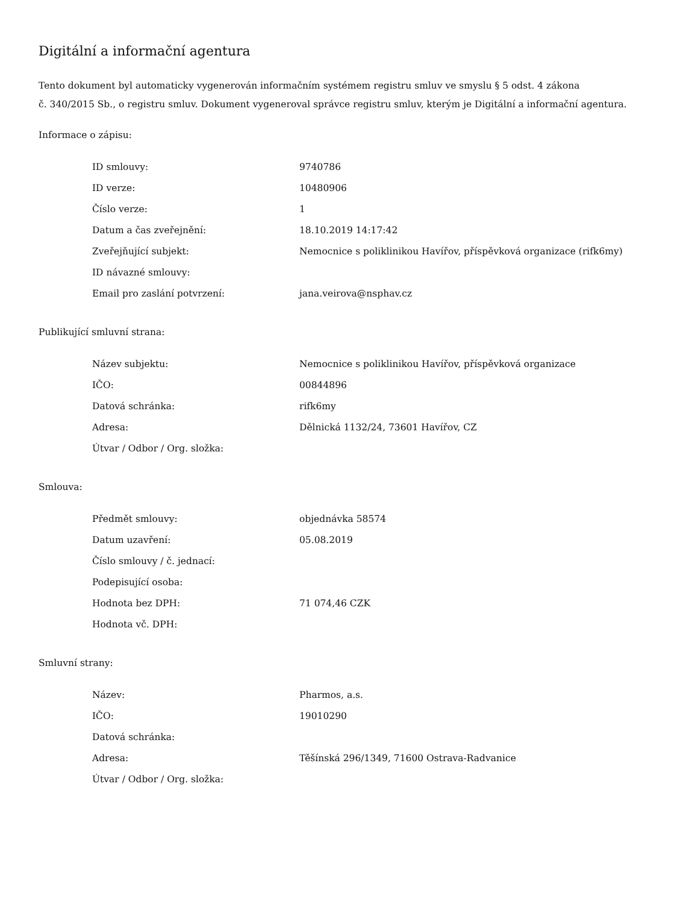Digitální a informační agentura
Tento dokument byl automaticky vygenerován informačním systémem registru smluv ve smyslu § 5 odst. 4 zákona
č. 340/2015 Sb., o registru smluv. Dokument vygeneroval správce registru smluv, kterým je Digitální a informační agentura.
Informace o zápisu:
| ID smlouvy: | 9740786 |
| ID verze: | 10480906 |
| Číslo verze: | 1 |
| Datum a čas zveřejnění: | 18.10.2019 14:17:42 |
| Zveřejňující subjekt: | Nemocnice s poliklinikou Havířov, příspěvková organizace (rifk6my) |
| ID návazné smlouvy: | |
| Email pro zaslání potvrzení: | jana.veirova@nsphav.cz |
Publikující smluvní strana:
| Název subjektu: | Nemocnice s poliklinikou Havířov, příspěvková organizace |
| IČO: | 00844896 |
| Datová schránka: | rifk6my |
| Adresa: | Dělnická 1132/24, 73601 Havířov, CZ |
| Útvar / Odbor / Org. složka: | |
Smlouva:
| Předmět smlouvy: | objednávka 58574 |
| Datum uzavření: | 05.08.2019 |
| Číslo smlouvy / č. jednací: | |
| Podepisující osoba: | |
| Hodnota bez DPH: | 71 074,46 CZK |
| Hodnota vč. DPH: | |
Smluvní strany:
| Název: | Pharmos, a.s. |
| IČO: | 19010290 |
| Datová schránka: | |
| Adresa: | Těšínská 296/1349, 71600 Ostrava-Radvanice |
| Útvar / Odbor / Org. složka: | |